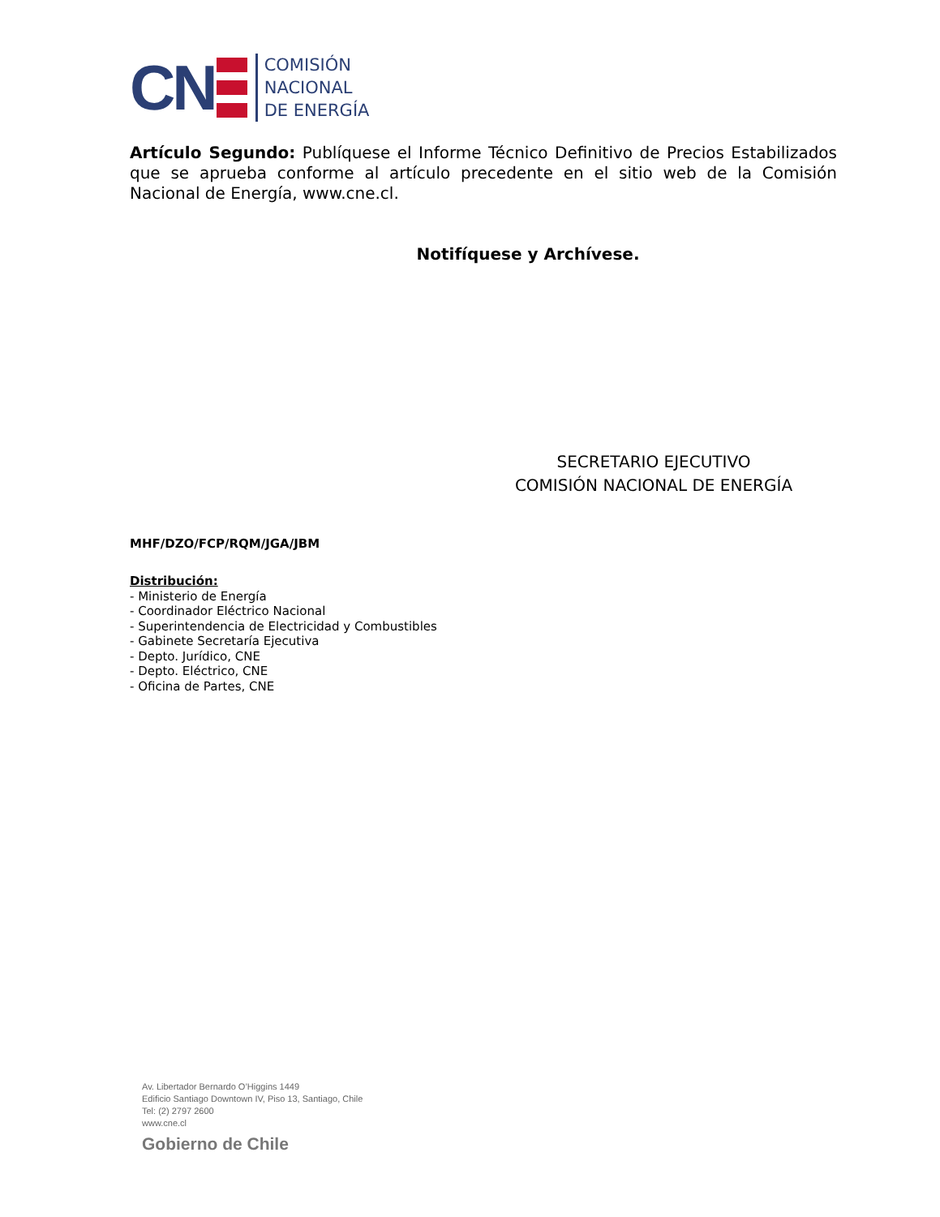CN
COMISIÓN
NACIONAL
DE ENERGÍA
Artículo Segundo: Publíquese el Informe Técnico Definitivo de Precios Estabilizados que se aprueba conforme al artículo precedente en el sitio web de la Comisión Nacional de Energía, www.cne.cl.
Notifíquese y Archívese.
SECRETARIO EJECUTIVO
COMISIÓN NACIONAL DE ENERGÍA
MHF/DZO/FCP/RQM/JGA/JBM
Distribución:
- Ministerio de Energía
- Coordinador Eléctrico Nacional
- Superintendencia de Electricidad y Combustibles
- Gabinete Secretaría Ejecutiva
- Depto. Jurídico, CNE
- Depto. Eléctrico, CNE
- Oficina de Partes, CNE
Av. Libertador Bernardo O’Higgins 1449
Edificio Santiago Downtown IV, Piso 13, Santiago, Chile
Tel: (2) 2797 2600
www.cne.cl
Gobierno de Chile